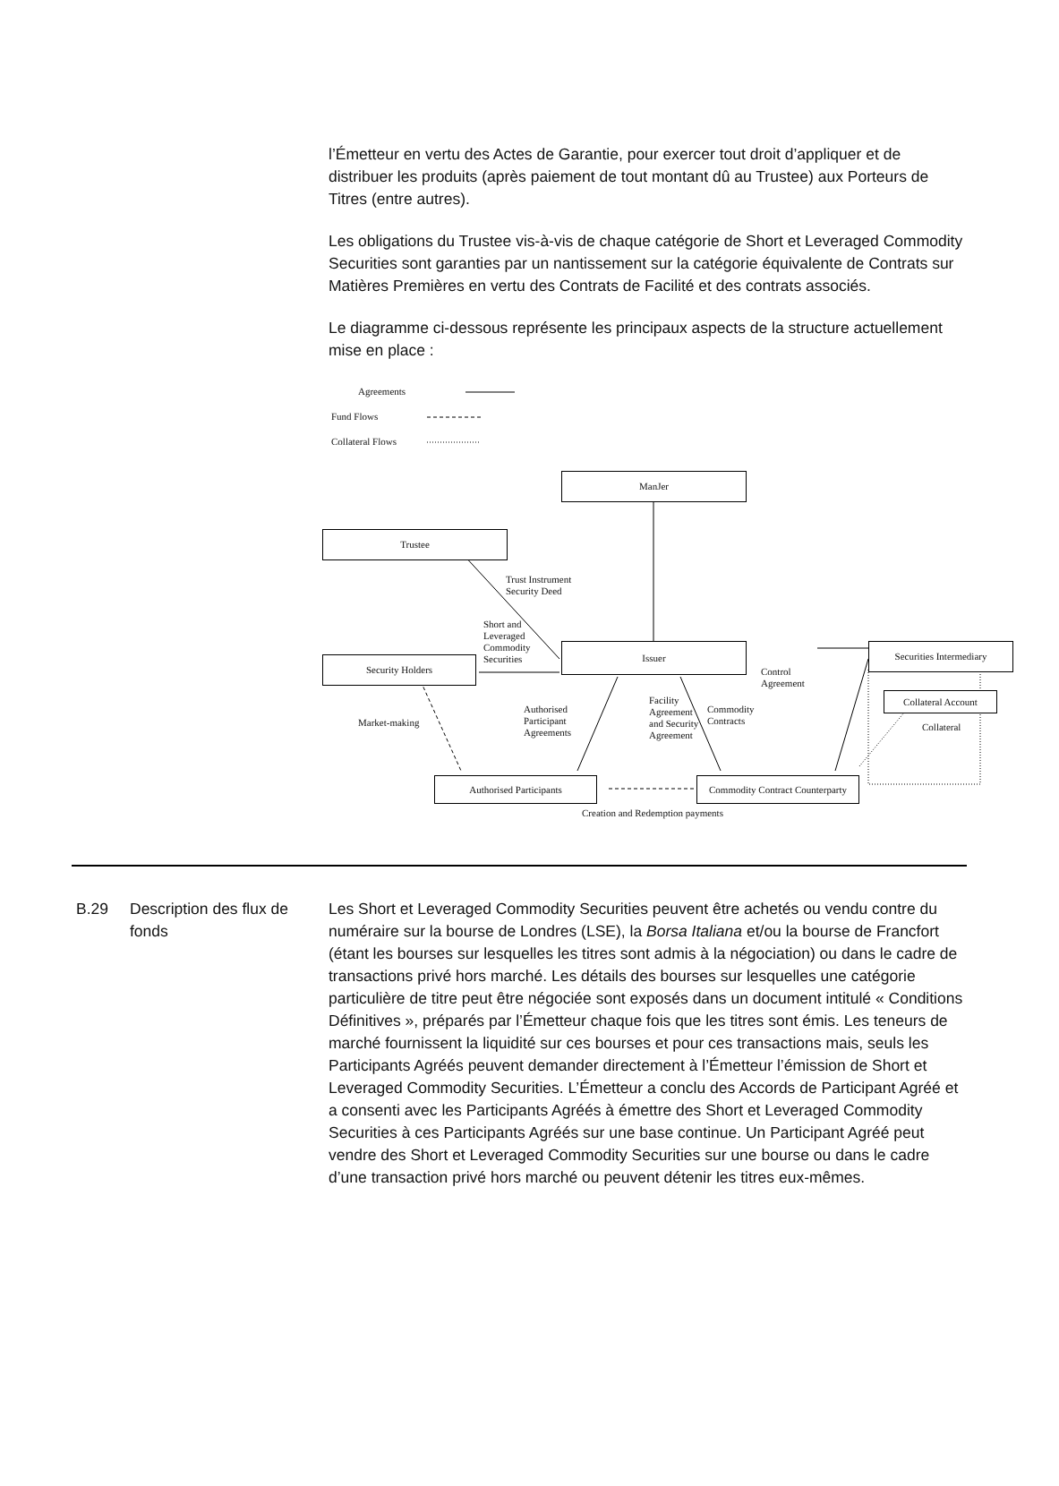l’Émetteur en vertu des Actes de Garantie, pour exercer tout droit d’appliquer et de distribuer les produits (après paiement de tout montant dû au Trustee) aux Porteurs de Titres (entre autres).
Les obligations du Trustee vis-à-vis de chaque catégorie de Short et Leveraged Commodity Securities sont garanties par un nantissement sur la catégorie équivalente de Contrats sur Matières Premières en vertu des Contrats de Facilité et des contrats associés.
Le diagramme ci-dessous représente les principaux aspects de la structure actuellement mise en place :
Agreements
Fund Flows
Collateral Flows
ManJer
Trustee
Trust Instrument
Security Deed
Short and
Leveraged
Commodity
Securities
Security Holders
Issuer
Control
Agreement
Securities Intermediary
Collateral Account
Collateral
Market-making
Authorised
Participant
Agreements
Facility
Agreement
and Security
Agreement
Commodity
Contracts
Authorised Participants
Commodity Contract Counterparty
Creation and Redemption payments
B.29 Description des flux de fonds
Les Short et Leveraged Commodity Securities peuvent être achetés ou vendu contre du numéraire sur la bourse de Londres (LSE), la Borsa Italiana et/ou la bourse de Francfort (étant les bourses sur lesquelles les titres sont admis à la négociation) ou dans le cadre de transactions privé hors marché. Les détails des bourses sur lesquelles une catégorie particulière de titre peut être négociée sont exposés dans un document intitulé « Conditions Définitives », préparés par l’Émetteur chaque fois que les titres sont émis. Les teneurs de marché fournissent la liquidité sur ces bourses et pour ces transactions mais, seuls les Participants Agréés peuvent demander directement à l’Émetteur l’émission de Short et Leveraged Commodity Securities. L’Émetteur a conclu des Accords de Participant Agréé et a consenti avec les Participants Agréés à émettre des Short et Leveraged Commodity Securities à ces Participants Agréés sur une base continue. Un Participant Agréé peut vendre des Short et Leveraged Commodity Securities sur une bourse ou dans le cadre d’une transaction privé hors marché ou peuvent détenir les titres eux-mêmes.